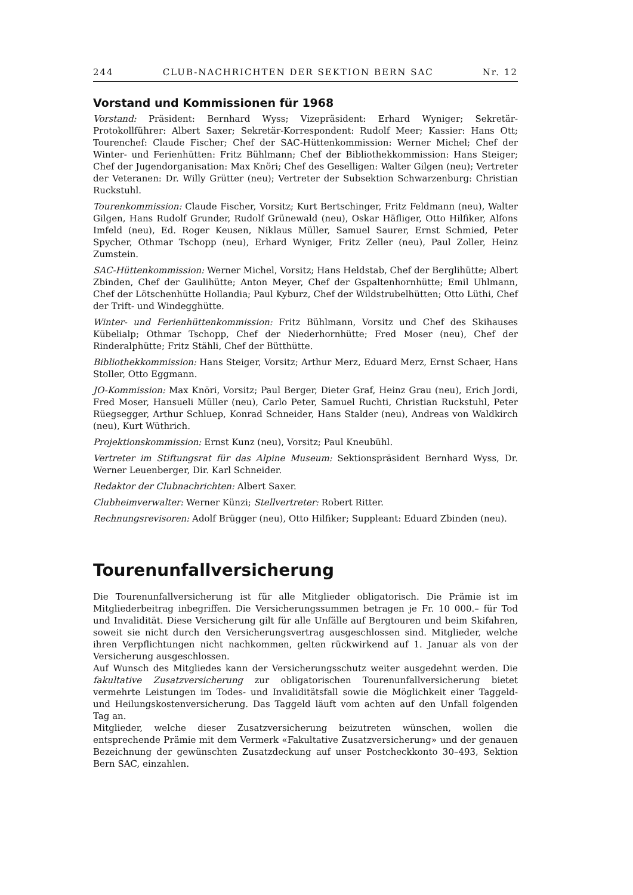244 CLUB-NACHRICHTEN DER SEKTION BERN SAC Nr. 12
Vorstand und Kommissionen für 1968
Vorstand: Präsident: Bernhard Wyss; Vizepräsident: Erhard Wyniger; Sekretär-Protokollführer: Albert Saxer; Sekretär-Korrespondent: Rudolf Meer; Kassier: Hans Ott; Tourenchef: Claude Fischer; Chef der SAC-Hüttenkommission: Werner Michel; Chef der Winter- und Ferienhütten: Fritz Bühlmann; Chef der Bibliothekkommission: Hans Steiger; Chef der Jugendorganisation: Max Knöri; Chef des Geselligen: Walter Gilgen (neu); Vertreter der Veteranen: Dr. Willy Grütter (neu); Vertreter der Subsektion Schwarzenburg: Christian Ruckstuhl.
Tourenkommission: Claude Fischer, Vorsitz; Kurt Bertschinger, Fritz Feldmann (neu), Walter Gilgen, Hans Rudolf Grunder, Rudolf Grünewald (neu), Oskar Häfliger, Otto Hilfiker, Alfons Imfeld (neu), Ed. Roger Keusen, Niklaus Müller, Samuel Saurer, Ernst Schmied, Peter Spycher, Othmar Tschopp (neu), Erhard Wyniger, Fritz Zeller (neu), Paul Zoller, Heinz Zumstein.
SAC-Hüttenkommission: Werner Michel, Vorsitz; Hans Heldstab, Chef der Berglihütte; Albert Zbinden, Chef der Gaulihütte; Anton Meyer, Chef der Gspaltenhornhütte; Emil Uhlmann, Chef der Lötschenhütte Hollandia; Paul Kyburz, Chef der Wildstrubelhütten; Otto Lüthi, Chef der Trift- und Windegghütte.
Winter- und Ferienhüttenkommission: Fritz Bühlmann, Vorsitz und Chef des Skihauses Kübelialp; Othmar Tschopp, Chef der Niederhornhütte; Fred Moser (neu), Chef der Rinderalphütte; Fritz Stähli, Chef der Bütthütte.
Bibliothekkommission: Hans Steiger, Vorsitz; Arthur Merz, Eduard Merz, Ernst Schaer, Hans Stoller, Otto Eggmann.
JO-Kommission: Max Knöri, Vorsitz; Paul Berger, Dieter Graf, Heinz Grau (neu), Erich Jordi, Fred Moser, Hansueli Müller (neu), Carlo Peter, Samuel Ruchti, Christian Ruckstuhl, Peter Rüegsegger, Arthur Schluep, Konrad Schneider, Hans Stalder (neu), Andreas von Waldkirch (neu), Kurt Wüthrich.
Projektionskommission: Ernst Kunz (neu), Vorsitz; Paul Kneubühl.
Vertreter im Stiftungsrat für das Alpine Museum: Sektionspräsident Bernhard Wyss, Dr. Werner Leuenberger, Dir. Karl Schneider.
Redaktor der Clubnachrichten: Albert Saxer.
Clubheimverwalter: Werner Künzi; Stellvertreter: Robert Ritter.
Rechnungsrevisoren: Adolf Brügger (neu), Otto Hilfiker; Suppleant: Eduard Zbinden (neu).
Tourenunfallversicherung
Die Tourenunfallversicherung ist für alle Mitglieder obligatorisch. Die Prämie ist im Mitgliederbeitrag inbegriffen. Die Versicherungssummen betragen je Fr. 10 000.– für Tod und Invalidität. Diese Versicherung gilt für alle Unfälle auf Bergtouren und beim Skifahren, soweit sie nicht durch den Versicherungsvertrag ausgeschlossen sind. Mitglieder, welche ihren Verpflichtungen nicht nachkommen, gelten rückwirkend auf 1. Januar als von der Versicherung ausgeschlossen.
Auf Wunsch des Mitgliedes kann der Versicherungsschutz weiter ausgedehnt werden. Die fakultative Zusatzversicherung zur obligatorischen Tourenunfallversicherung bietet vermehrte Leistungen im Todes- und Invaliditätsfall sowie die Möglichkeit einer Taggeld- und Heilungskostenversicherung. Das Taggeld läuft vom achten auf den Unfall folgenden Tag an.
Mitglieder, welche dieser Zusatzversicherung beizutreten wünschen, wollen die entsprechende Prämie mit dem Vermerk «Fakultative Zusatzversicherung» und der genauen Bezeichnung der gewünschten Zusatzdeckung auf unser Postcheckkonto 30–493, Sektion Bern SAC, einzahlen.